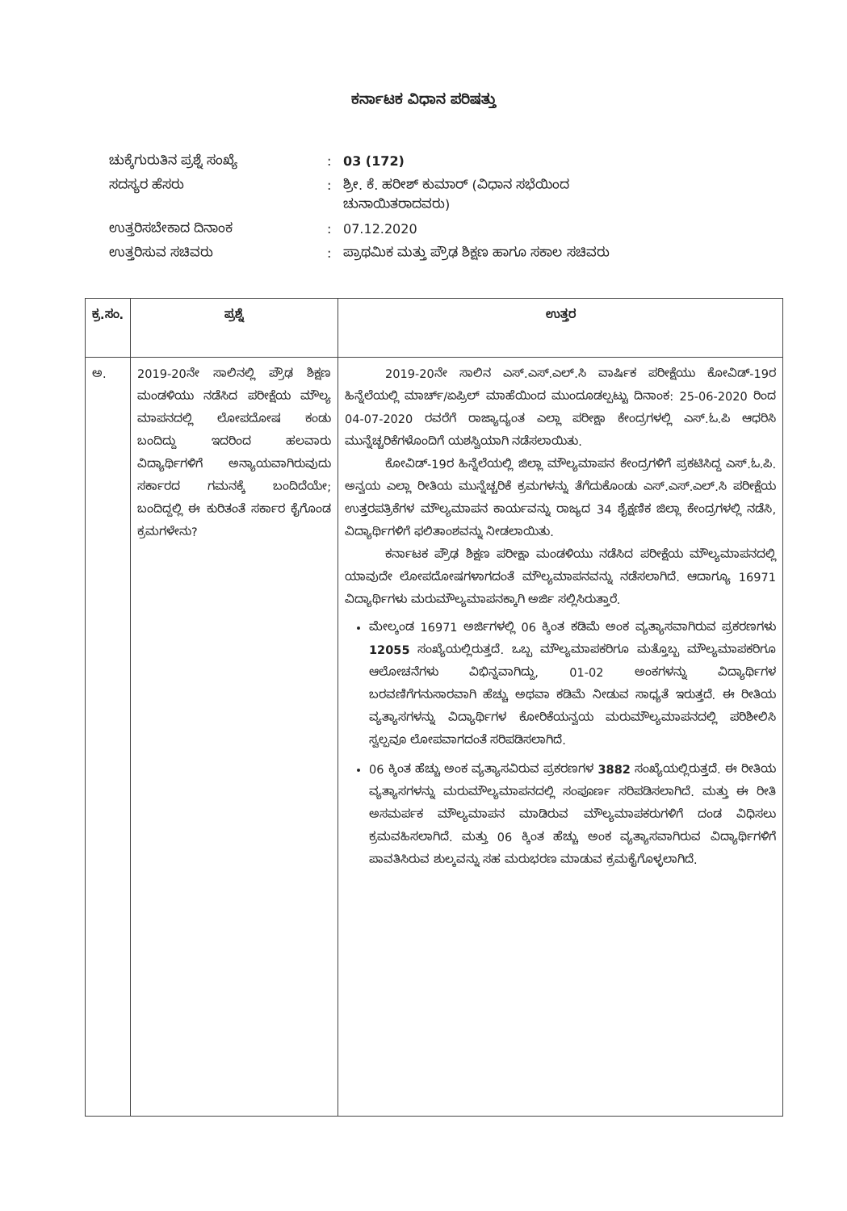ಕರ್ನಾಟಕ ವಿಧಾನ ಪರಿಷತ್ತು
| ಚುಕ್ಕೆಗುರುತಿನ ಪ್ರಶ್ನೆ ಸಂಖ್ಯೆ | : | 03 (172) |
| ಸದಸ್ಯರ ಹೆಸರು | : | ಶ್ರೀ. ಕೆ. ಹರೀಶ್ ಕುಮಾರ್ (ವಿಧಾನ ಸಭೆಯಿಂದ ಚುನಾಯಿತರಾದವರು) |
| ಉತ್ತರಿಸಬೇಕಾದ ದಿನಾಂಕ | : | 07.12.2020 |
| ಉತ್ತರಿಸುವ ಸಚಿವರು | : | ಪ್ರಾಥಮಿಕ ಮತ್ತು ಪ್ರೌಢ ಶಿಕ್ಷಣ ಹಾಗೂ ಸಕಾಲ ಸಚಿವರು |
| ಕ್ರ.ಸಂ. | ಪ್ರಶ್ನೆ | ಉತ್ತರ |
| --- | --- | --- |
| ಅ. | 2019-20ನೇ ಸಾಲಿನಲ್ಲಿ ಪ್ರೌಢ ಶಿಕ್ಷಣ ಮಂಡಳಿಯು ನಡೆಸಿದ ಪರೀಕ್ಷೆಯ ಮೌಲ್ಯ ಮಾಪನದಲ್ಲಿ ಲೋಪದೋಷ ಕಂಡು ಬಂದಿದ್ದು ಇದರಿಂದ ಹಲವಾರು ವಿದ್ಯಾರ್ಥಿಗಳಿಗೆ ಅನ್ಯಾಯವಾಗಿರುವುದು ಸರ್ಕಾರದ ಗಮನಕ್ಕೆ ಬಂದಿದೆಯೇ; ಬಂದಿದ್ದಲ್ಲಿ ಈ ಕುರಿತಂತೆ ಸರ್ಕಾರ ಕೈಗೊಂಡ ಕ್ರಮಗಳೇನು? | 2019-20ನೇ ಸಾಲಿನ ಎಸ್.ಎಸ್.ಎಲ್.ಸಿ ವಾರ್ಷಿಕ ಪರೀಕ್ಷೆಯು ಕೋವಿಡ್-19ರ ಹಿನ್ನೆಲೆಯಲ್ಲಿ ಮಾರ್ಚ್/ಏಪ್ರಿಲ್ ಮಾಹೆಯಿಂದ ಮುಂದೂಡಲ್ಪಟ್ಟು ದಿನಾಂಕ: 25-06-2020 ರಿಂದ 04-07-2020 ರವರೆಗೆ ರಾಜ್ಯಾದ್ಯಂತ ಎಲ್ಲಾ ಪರೀಕ್ಷಾ ಕೇಂದ್ರಗಳಲ್ಲಿ ಎಸ್.ಓ.ಪಿ ಆಧರಿಸಿ ಮುನ್ನೆಚ್ಚರಿಕೆಗಳೊಂದಿಗೆ ಯಶಸ್ವಿಯಾಗಿ ನಡೆಸಲಾಯಿತು. ಕೋವಿಡ್-19ರ ಹಿನ್ನೆಲೆಯಲ್ಲಿ ಜಿಲ್ಲಾ ಮೌಲ್ಯಮಾಪನ ಕೇಂದ್ರಗಳಿಗೆ ಪ್ರಕಟಿಸಿದ್ದ ಎಸ್.ಓ.ಪಿ. ಅನ್ವಯ ಎಲ್ಲಾ ರೀತಿಯ ಮುನ್ನೆಚ್ಚರಿಕೆ ಕ್ರಮಗಳನ್ನು ತೆಗೆದುಕೊಂಡು ಎಸ್.ಎಸ್.ಎಲ್.ಸಿ ಪರೀಕ್ಷೆಯ ಉತ್ತರಪತ್ರಿಕೆಗಳ ಮೌಲ್ಯಮಾಪನ ಕಾರ್ಯವನ್ನು ರಾಜ್ಯದ 34 ಶೈಕ್ಷಣಿಕ ಜಿಲ್ಲಾ ಕೇಂದ್ರಗಳಲ್ಲಿ ನಡೆಸಿ, ವಿದ್ಯಾರ್ಥಿಗಳಿಗೆ ಫಲಿತಾಂಶವನ್ನು ನೀಡಲಾಯಿತು. ಕರ್ನಾಟಕ ಪ್ರೌಢ ಶಿಕ್ಷಣ ಪರೀಕ್ಷಾ ಮಂಡಳಿಯು ನಡೆಸಿದ ಪರೀಕ್ಷೆಯ ಮೌಲ್ಯಮಾಪನದಲ್ಲಿ ಯಾವುದೇ ಲೋಪದೋಷಗಳಾಗದಂತೆ ಮೌಲ್ಯಮಾಪನವನ್ನು ನಡೆಸಲಾಗಿದೆ. ಆದಾಗ್ಯೂ 16971 ವಿದ್ಯಾರ್ಥಿಗಳು ಮರುಮೌಲ್ಯಮಾಪನಕ್ಕಾಗಿ ಅರ್ಜಿ ಸಲ್ಲಿಸಿರುತ್ತಾರೆ. ಮೇಲ್ಕಂಡ 16971 ಅರ್ಜಿಗಳಲ್ಲಿ 06 ಕ್ಕಿಂತ ಕಡಿಮೆ ಅಂಕ ವ್ಯತ್ಯಾಸವಾಗಿರುವ ಪ್ರಕರಣಗಳು 12055 ಸಂಖ್ಯೆಯಲ್ಲಿರುತ್ತದೆ. ಒಬ್ಬ ಮೌಲ್ಯಮಾಪಕರಿಗೂ ಮತ್ತೊಬ್ಬ ಮೌಲ್ಯಮಾಪಕರಿಗೂ ಆಲೋಚನೆಗಳು ವಿಭಿನ್ನವಾಗಿದ್ದು, 01-02 ಅಂಕಗಳನ್ನು ವಿದ್ಯಾರ್ಥಿಗಳ ಬರವಣಿಗೆಗನುಸಾರವಾಗಿ ಹೆಚ್ಚು ಅಥವಾ ಕಡಿಮೆ ನೀಡುವ ಸಾಧ್ಯತೆ ಇರುತ್ತದೆ. ಈ ರೀತಿಯ ವ್ಯತ್ಯಾಸಗಳನ್ನು ವಿದ್ಯಾರ್ಥಿಗಳ ಕೋರಿಕೆಯನ್ವಯ ಮರುಮೌಲ್ಯಮಾಪನದಲ್ಲಿ ಪರಿಶೀಲಿಸಿ ಸ್ವಲ್ಪವೂ ಲೋಪವಾಗದಂತೆ ಸರಿಪಡಿಸಲಾಗಿದೆ. 06 ಕ್ಕಿಂತ ಹೆಚ್ಚು ಅಂಕ ವ್ಯತ್ಯಾಸವಿರುವ ಪ್ರಕರಣಗಳ 3882 ಸಂಖ್ಯೆಯಲ್ಲಿರುತ್ತದೆ. ಈ ರೀತಿಯ ವ್ಯತ್ಯಾಸಗಳನ್ನು ಮರುಮೌಲ್ಯಮಾಪನದಲ್ಲಿ ಸಂಪೂರ್ಣ ಸರಿಪಡಿಸಲಾಗಿದೆ. ಮತ್ತು ಈ ರೀತಿ ಅಸಮರ್ಪಕ ಮೌಲ್ಯಮಾಪನ ಮಾಡಿರುವ ಮೌಲ್ಯಮಾಪಕರುಗಳಿಗೆ ದಂಡ ವಿಧಿಸಲು ಕ್ರಮವಹಿಸಲಾಗಿದೆ. ಮತ್ತು 06 ಕ್ಕಿಂತ ಹೆಚ್ಚು ಅಂಕ ವ್ಯತ್ಯಾಸವಾಗಿರುವ ವಿದ್ಯಾರ್ಥಿಗಳಿಗೆ ಪಾವತಿಸಿರುವ ಶುಲ್ಕವನ್ನು ಸಹ ಮರುಭರಣ ಮಾಡುವ ಕ್ರಮಕೈಗೊಳ್ಳಲಾಗಿದೆ. |